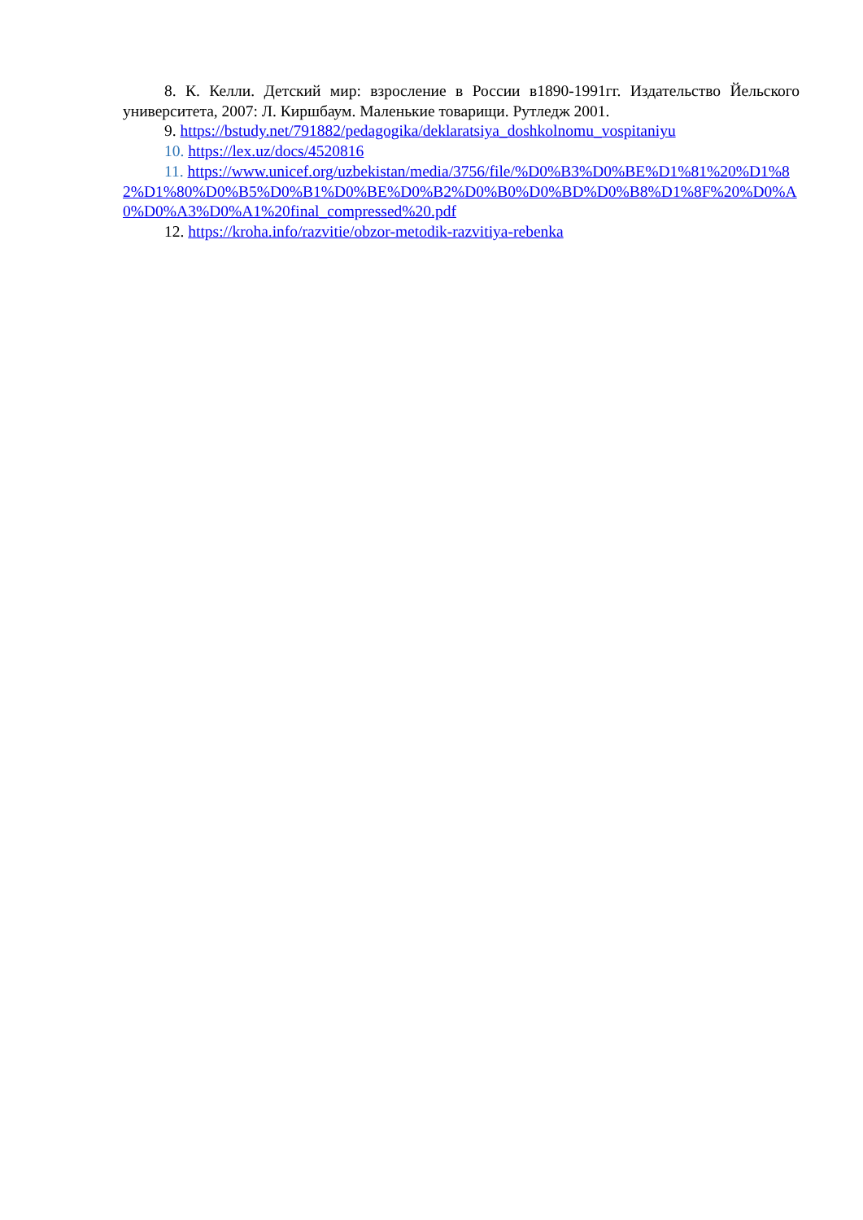8. К. Келли. Детский мир: взросление в России в1890-1991гг. Издательство Йельского университета, 2007: Л. Киршбаум. Маленькие товарищи. Рутледж 2001.
9. https://bstudy.net/791882/pedagogika/deklaratsiya_doshkolnomu_vospitaniyu
10. https://lex.uz/docs/4520816
11. https://www.unicef.org/uzbekistan/media/3756/file/%D0%B3%D0%BE%D1%81%20%D1%82%D1%80%D0%B5%D0%B1%D0%BE%D0%B2%D0%B0%D0%BD%D0%B8%D1%8F%20%D0%A0%D0%A3%D0%A1%20final_compressed%20.pdf
12. https://kroha.info/razvitie/obzor-metodik-razvitiya-rebenka